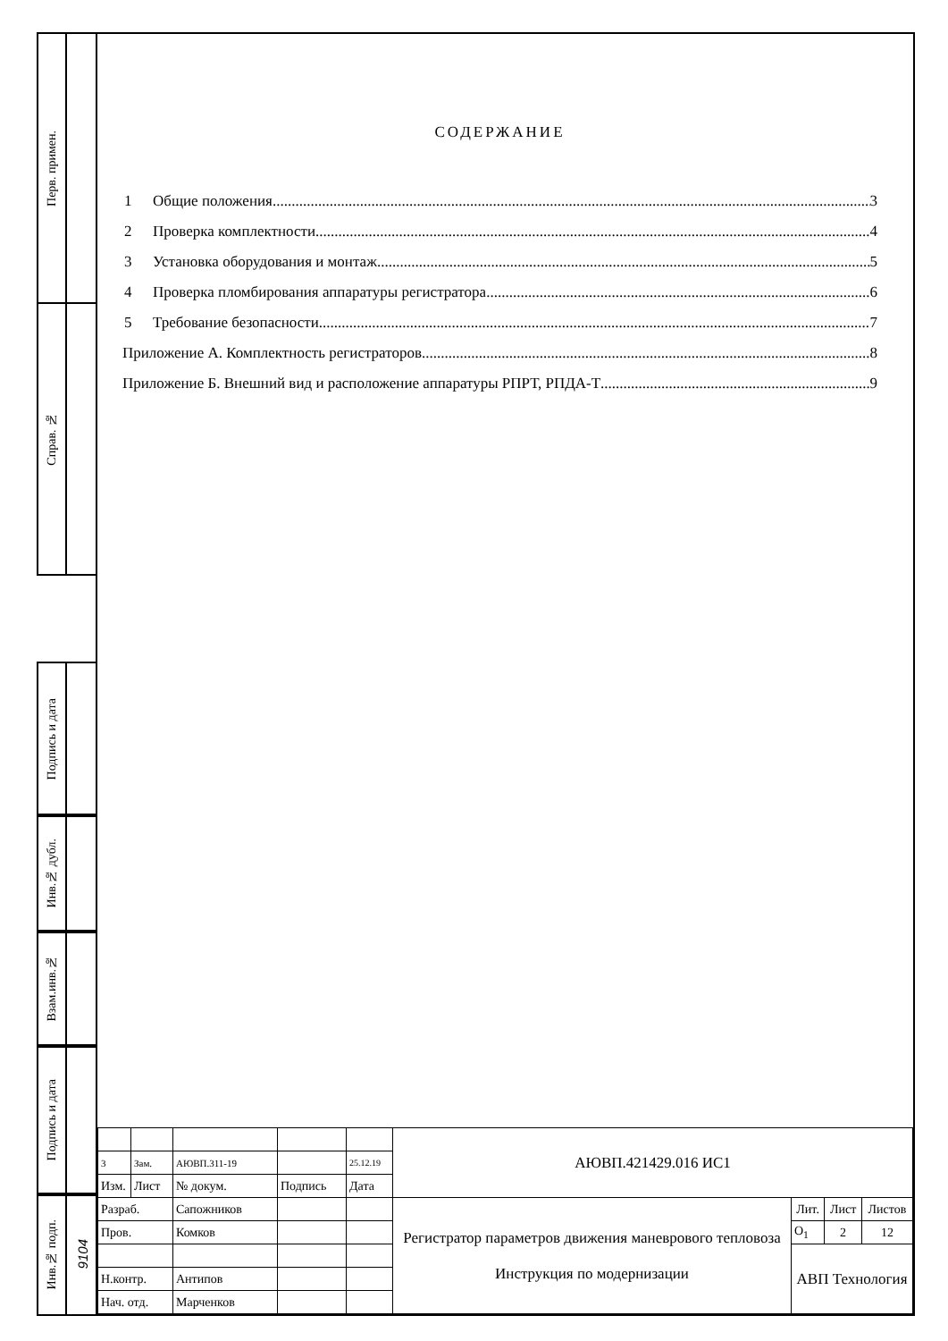Перв. примен.
Справ. №
Подпись и дата
Инв.№ дубл.
Взам.инв.№
Подпись и дата
Инв.№ подп.
9104
СОДЕРЖАНИЕ
1 Общие положения 3
2 Проверка комплектности 4
3 Установка оборудования и монтаж 5
4 Проверка пломбирования аппаратуры регистратора 6
5 Требование безопасности 7
Приложение А. Комплектность регистраторов 8
Приложение Б. Внешний вид и расположение аппаратуры РПРТ, РПДА-Т 9
| | | | | | АЮВП.421429.016 ИС1 | | | |
| 3 | Зам. | АЮВП.311-19 | | 25.12.19 | | | | |
| Изм. | Лист | № докум. | Подпись | Дата | | | | |
| Разраб. | | Сапожников | | | Регистратор параметров движения маневрового тепловоза Инструкция по модернизации | Лит. | Лист | Листов |
| Пров. | | Комков | | | | О<sub>1</sub> | 2 | 12 |
| | | | | | | АВП Технология | | |
| Н.контр. | | Антипов | | | | | | |
| Нач. отд. | | Марченков | | | | | | |